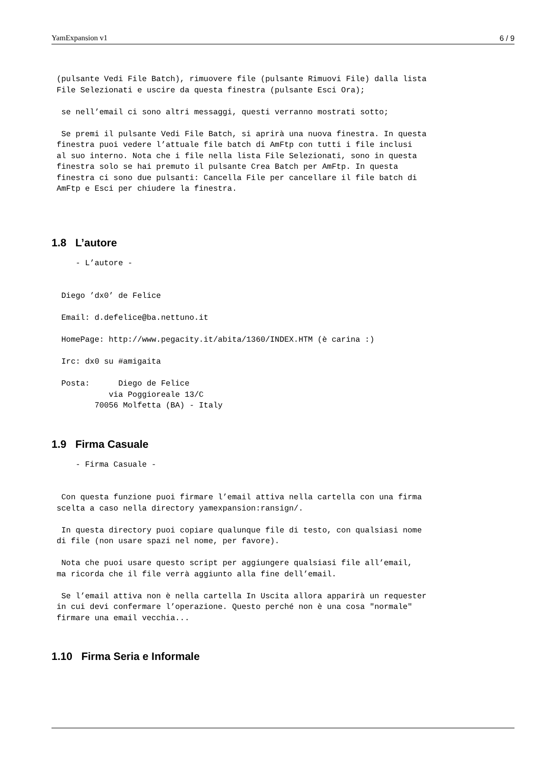YamExpansion v1 6 / 9
(pulsante Vedi File Batch), rimuovere file (pulsante Rimuovi File) dalla lista
File Selezionati e uscire da questa finestra (pulsante Esci Ora);

 se nell’email ci sono altri messaggi, questi verranno mostrati sotto;

 Se premi il pulsante Vedi File Batch, si aprirà una nuova finestra. In questa
finestra puoi vedere l’attuale file batch di AmFtp con tutti i file inclusi
al suo interno. Nota che i file nella lista File Selezionati, sono in questa
finestra solo se hai premuto il pulsante Crea Batch per AmFtp. In questa
finestra ci sono due pulsanti: Cancella File per cancellare il file batch di
AmFtp e Esci per chiudere la finestra.
1.8 L’autore
    - L’autore -


 Diego ’dx0’ de Felice

 Email: d.defelice@ba.nettuno.it

 HomePage: http://www.pegacity.it/abita/1360/INDEX.HTM (è carina :)

 Irc: dx0 su #amigaita

 Posta:      Diego de Felice
           via Poggioreale 13/C
        70056 Molfetta (BA) - Italy
1.9 Firma Casuale
    - Firma Casuale -


 Con questa funzione puoi firmare l’email attiva nella cartella con una firma
scelta a caso nella directory yamexpansion:ransign/.

 In questa directory puoi copiare qualunque file di testo, con qualsiasi nome
di file (non usare spazi nel nome, per favore).

 Nota che puoi usare questo script per aggiungere qualsiasi file all’email,
ma ricorda che il file verrà aggiunto alla fine dell’email.

 Se l’email attiva non è nella cartella In Uscita allora apparirà un requester
in cui devi confermare l’operazione. Questo perché non è una cosa "normale"
firmare una email vecchia...
1.10 Firma Seria e Informale